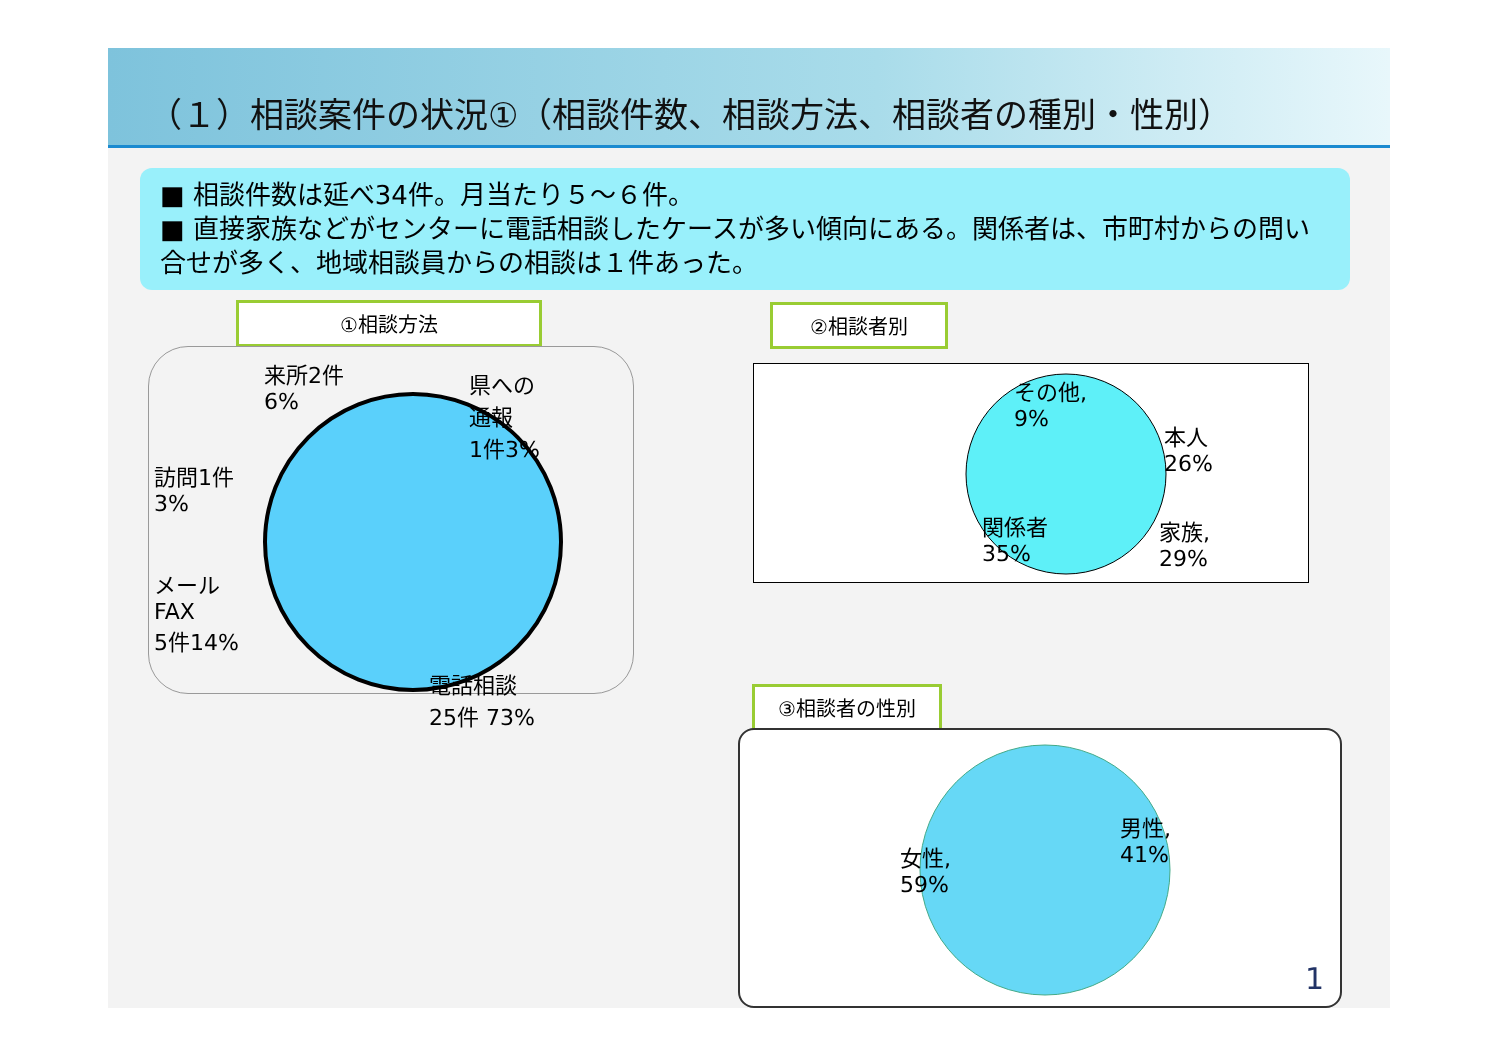（１）相談案件の状況①（相談件数、相談方法、相談者の種別・性別）
■ 相談件数は延べ34件。月当たり５～６件。
■ 直接家族などがセンターに電話相談したケースが多い傾向にある。関係者は、市町村からの問い合せが多く、地域相談員からの相談は１件あった。
①相談方法
来所2件
6%
県への
通報
1件3%
訪問1件
3%
メール
FAX
5件14%
電話相談
25件 73%
②相談者別
その他,
9%
本人
26%
関係者
35%
家族,
29%
③相談者の性別
女性,
59%
男性,
41%
1